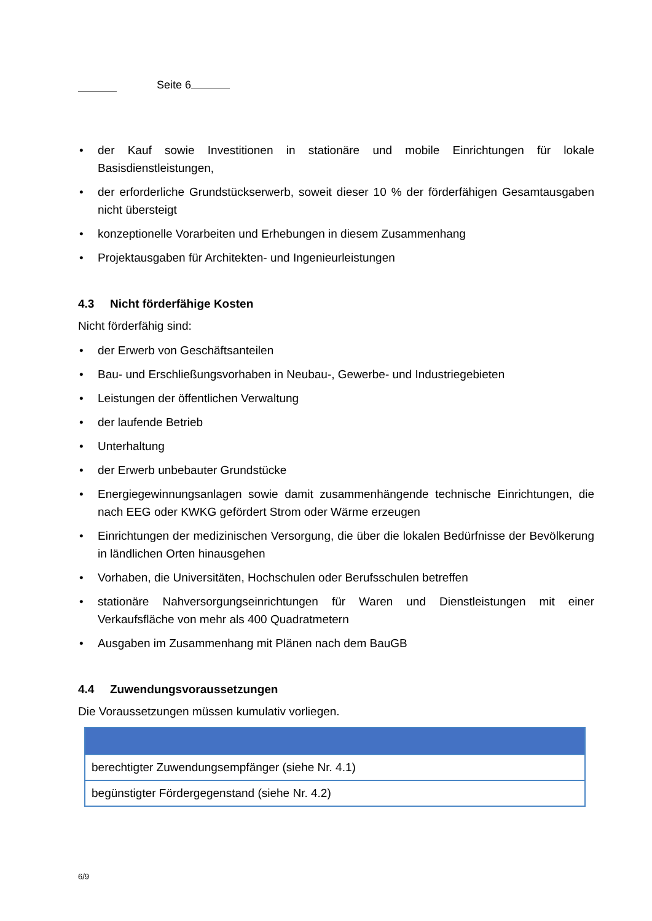Seite 6
• der Kauf sowie Investitionen in stationäre und mobile Einrichtungen für lokale Basisdienstleistungen,
• der erforderliche Grundstückserwerb, soweit dieser 10 % der förderfähigen Gesamtausgaben nicht übersteigt
• konzeptionelle Vorarbeiten und Erhebungen in diesem Zusammenhang
• Projektausgaben für Architekten- und Ingenieurleistungen
4.3 Nicht förderfähige Kosten
Nicht förderfähig sind:
• der Erwerb von Geschäftsanteilen
• Bau- und Erschließungsvorhaben in Neubau-, Gewerbe- und Industriegebieten
• Leistungen der öffentlichen Verwaltung
• der laufende Betrieb
• Unterhaltung
• der Erwerb unbebauter Grundstücke
• Energiegewinnungsanlagen sowie damit zusammenhängende technische Einrichtungen, die nach EEG oder KWKG gefördert Strom oder Wärme erzeugen
• Einrichtungen der medizinischen Versorgung, die über die lokalen Bedürfnisse der Bevölkerung in ländlichen Orten hinausgehen
• Vorhaben, die Universitäten, Hochschulen oder Berufsschulen betreffen
• stationäre Nahversorgungseinrichtungen für Waren und Dienstleistungen mit einer Verkaufsfläche von mehr als 400 Quadratmetern
• Ausgaben im Zusammenhang mit Plänen nach dem BauGB
4.4 Zuwendungsvoraussetzungen
Die Voraussetzungen müssen kumulativ vorliegen.
| berechtigter Zuwendungsempfänger (siehe Nr. 4.1) |
| begünstigter Fördergegenstand (siehe Nr. 4.2) |
6/9